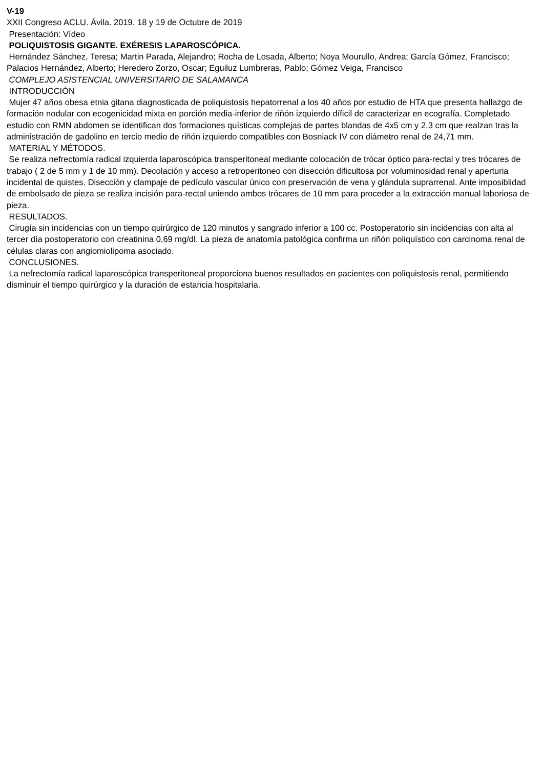V-19
XXII Congreso ACLU. Ávila. 2019. 18 y 19 de Octubre de 2019
Presentación: Vídeo
POLIQUISTOSIS GIGANTE. EXÉRESIS LAPAROSCÓPICA.
Hernández Sánchez, Teresa; Martin Parada, Alejandro; Rocha de Losada, Alberto; Noya Mourullo, Andrea; García Gómez, Francisco; Palacios Hernández, Alberto; Heredero Zorzo, Oscar; Eguiluz Lumbreras, Pablo; Gómez Veiga, Francisco
COMPLEJO ASISTENCIAL UNIVERSITARIO DE SALAMANCA
INTRODUCCIÓN
Mujer 47 años obesa etnia gitana diagnosticada de poliquistosis hepatorrenal a los 40 años por estudio de HTA que presenta hallazgo de formación nodular con ecogenicidad mixta en porción media-inferior de riñón izquierdo díficil de caracterizar en ecografía. Completado estudio con RMN abdomen se identifican dos formaciones quísticas complejas de partes blandas de 4x5 cm y 2,3 cm que realzan tras la administración de gadolino en tercio medio de riñón izquierdo compatibles con Bosniack IV con diámetro renal de 24,71 mm.
MATERIAL Y MÉTODOS.
Se realiza nefrectomía radical izquierda laparoscópica transperitoneal mediante colocación de trócar óptico para-rectal y tres trócares de trabajo ( 2 de 5 mm y 1 de 10 mm). Decolación y acceso a retroperitoneo con disección dificultosa por voluminosidad renal y aperturia incidental de quistes. Disección y clampaje de pedículo vascular único con preservación de vena y glándula suprarrenal. Ante imposiblidad de embolsado de pieza se realiza incisión para-rectal uniendo ambos trócares de 10 mm para proceder a la extracción manual laboriosa de pieza.
RESULTADOS.
Cirugía sin incidencias con un tiempo quirúrgico de 120 minutos y sangrado inferior a 100 cc. Postoperatorio sin incidencias con alta al tercer día postoperatorio con creatinina 0,69 mg/dl. La pieza de anatomía patológica confirma un riñón poliquístico con carcinoma renal de células claras con angiomiolipoma asociado.
CONCLUSIONES.
La nefrectomía radical laparoscópica transperitoneal proporciona buenos resultados en pacientes con poliquistosis renal, permitiendo disminuir el tiempo quirúrgico y la duración de estancia hospitalaria.